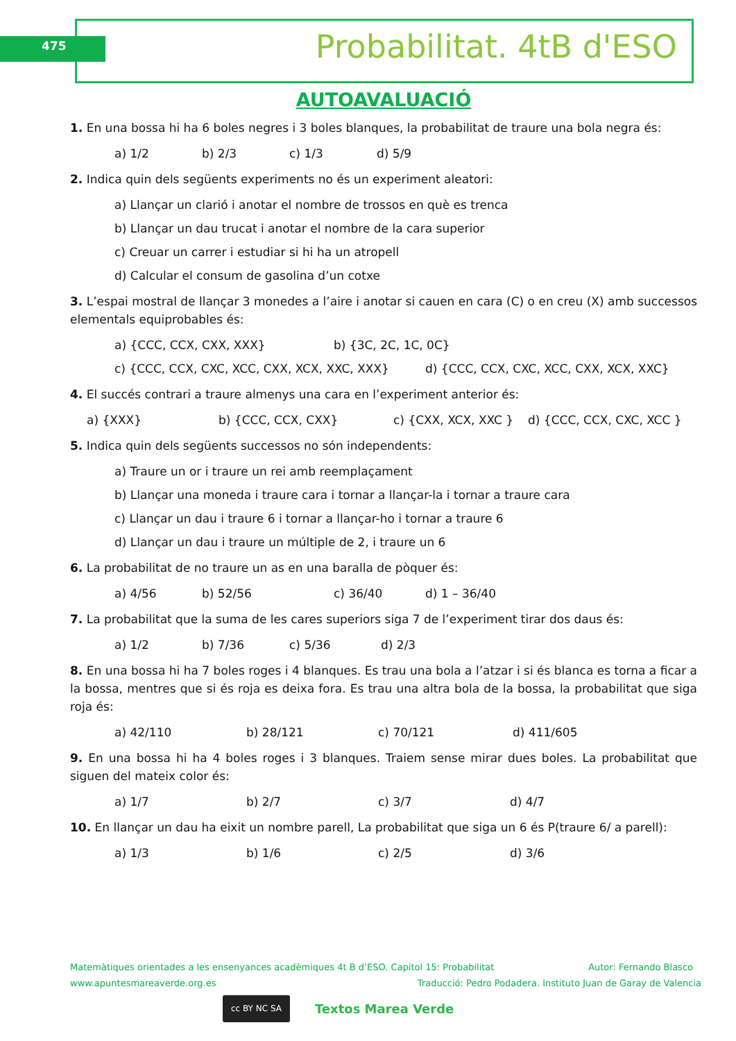475 Probabilitat. 4tB d'ESO
AUTOAVALUACIÓ
1. En una bossa hi ha 6 boles negres i 3 boles blanques, la probabilitat de traure una bola negra és:
a) 1/2 b) 2/3 c) 1/3 d) 5/9
2. Indica quin dels següents experiments no és un experiment aleatori:
a) Llançar un clarió i anotar el nombre de trossos en què es trenca
b) Llançar un dau trucat i anotar el nombre de la cara superior
c) Creuar un carrer i estudiar si hi ha un atropell
d) Calcular el consum de gasolina d’un cotxe
3. L’espai mostral de llançar 3 monedes a l’aire i anotar si cauen en cara (C) o en creu (X) amb successos elementals equiprobables és:
a) {CCC, CCX, CXX, XXX} b) {3C, 2C, 1C, 0C}
c) {CCC, CCX, CXC, XCC, CXX, XCX, XXC, XXX} d) {CCC, CCX, CXC, XCC, CXX, XCX, XXC}
4. El succés contrari a traure almenys una cara en l’experiment anterior és:
a) {XXX} b) {CCC, CCX, CXX} c) {CXX, XCX, XXC } d) {CCC, CCX, CXC, XCC }
5. Indica quin dels següents successos no són independents:
a) Traure un or i traure un rei amb reemplaçament
b) Llançar una moneda i traure cara i tornar a llançar-la i tornar a traure cara
c) Llançar un dau i traure 6 i tornar a llançar-ho i tornar a traure 6
d) Llançar un dau i traure un múltiple de 2, i traure un 6
6. La probabilitat de no traure un as en una baralla de pòquer és:
a) 4/56 b) 52/56 c) 36/40 d) 1 – 36/40
7. La probabilitat que la suma de les cares superiors siga 7 de l’experiment tirar dos daus és:
a) 1/2 b) 7/36 c) 5/36 d) 2/3
8. En una bossa hi ha 7 boles roges i 4 blanques. Es trau una bola a l’atzar i si és blanca es torna a ficar a la bossa, mentres que si és roja es deixa fora. Es trau una altra bola de la bossa, la probabilitat que siga roja és:
a) 42/110 b) 28/121 c) 70/121 d) 411/605
9. En una bossa hi ha 4 boles roges i 3 blanques. Traiem sense mirar dues boles. La probabilitat que siguen del mateix color és:
a) 1/7 b) 2/7 c) 3/7 d) 4/7
10. En llançar un dau ha eixit un nombre parell, La probabilitat que siga un 6 és P(traure 6/ a parell):
a) 1/3 b) 1/6 c) 2/5 d) 3/6
Matemàtiques orientades a les ensenyances acadèmiques 4t B d’ESO. Capítol 15: Probabilitat Autor: Fernando Blasco
www.apuntesmareaverde.org.es Traducció: Pedro Podadera. Instituto Juan de Garay de Valencia
cc BY NC SA Textos Marea Verde